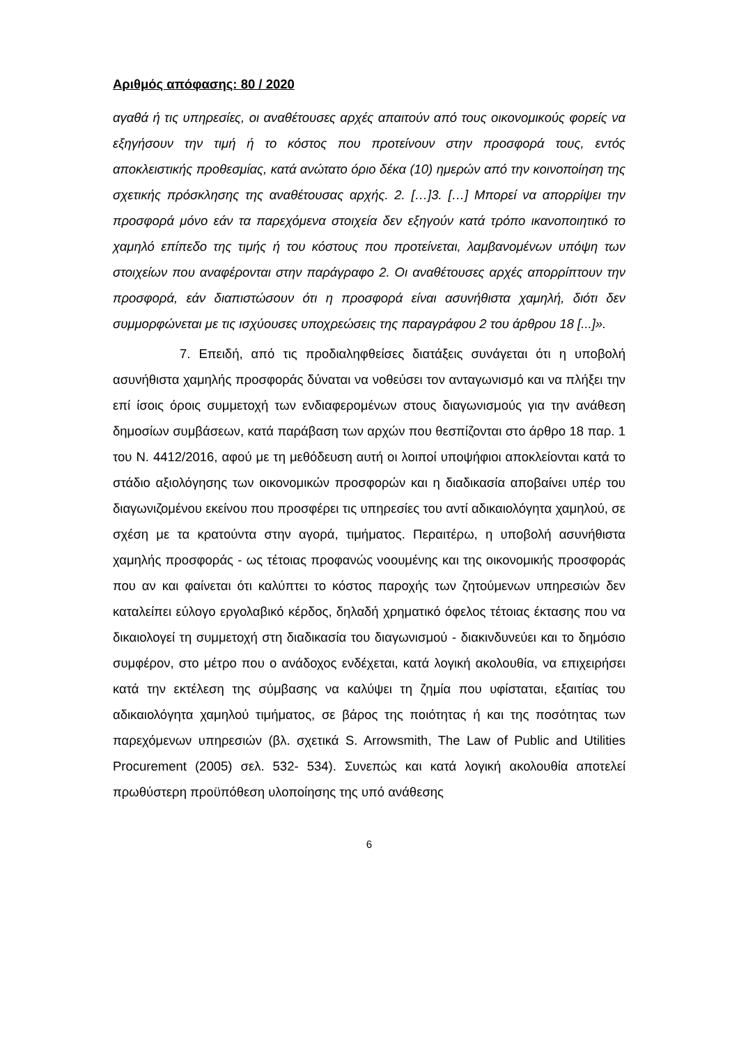Αριθμός απόφασης: 80 / 2020
αγαθά ή τις υπηρεσίες, οι αναθέτουσες αρχές απαιτούν από τους οικονομικούς φορείς να εξηγήσουν την τιμή ή το κόστος που προτείνουν στην προσφορά τους, εντός αποκλειστικής προθεσμίας, κατά ανώτατο όριο δέκα (10) ημερών από την κοινοποίηση της σχετικής πρόσκλησης της αναθέτουσας αρχής. 2. […]3. […] Μπορεί να απορρίψει την προσφορά μόνο εάν τα παρεχόμενα στοιχεία δεν εξηγούν κατά τρόπο ικανοποιητικό το χαμηλό επίπεδο της τιμής ή του κόστους που προτείνεται, λαμβανομένων υπόψη των στοιχείων που αναφέρονται στην παράγραφο 2. Οι αναθέτουσες αρχές απορρίπτουν την προσφορά, εάν διαπιστώσουν ότι η προσφορά είναι ασυνήθιστα χαμηλή, διότι δεν συμμορφώνεται με τις ισχύουσες υποχρεώσεις της παραγράφου 2 του άρθρου 18 [...]».
7. Επειδή, από τις προδιαληφθείσες διατάξεις συνάγεται ότι η υποβολή ασυνήθιστα χαμηλής προσφοράς δύναται να νοθεύσει τον ανταγωνισμό και να πλήξει την επί ίσοις όροις συμμετοχή των ενδιαφερομένων στους διαγωνισμούς για την ανάθεση δημοσίων συμβάσεων, κατά παράβαση των αρχών που θεσπίζονται στο άρθρο 18 παρ. 1 του Ν. 4412/2016, αφού με τη μεθόδευση αυτή οι λοιποί υποψήφιοι αποκλείονται κατά το στάδιο αξιολόγησης των οικονομικών προσφορών και η διαδικασία αποβαίνει υπέρ του διαγωνιζομένου εκείνου που προσφέρει τις υπηρεσίες του αντί αδικαιολόγητα χαμηλού, σε σχέση με τα κρατούντα στην αγορά, τιμήματος. Περαιτέρω, η υποβολή ασυνήθιστα χαμηλής προσφοράς - ως τέτοιας προφανώς νοουμένης και της οικονομικής προσφοράς που αν και φαίνεται ότι καλύπτει το κόστος παροχής των ζητούμενων υπηρεσιών δεν καταλείπει εύλογο εργολαβικό κέρδος, δηλαδή χρηματικό όφελος τέτοιας έκτασης που να δικαιολογεί τη συμμετοχή στη διαδικασία του διαγωνισμού - διακινδυνεύει και το δημόσιο συμφέρον, στο μέτρο που ο ανάδοχος ενδέχεται, κατά λογική ακολουθία, να επιχειρήσει κατά την εκτέλεση της σύμβασης να καλύψει τη ζημία που υφίσταται, εξαιτίας του αδικαιολόγητα χαμηλού τιμήματος, σε βάρος της ποιότητας ή και της ποσότητας των παρεχόμενων υπηρεσιών (βλ. σχετικά S. Arrowsmith, The Law of Public and Utilities Procurement (2005) σελ. 532- 534). Συνεπώς και κατά λογική ακολουθία αποτελεί πρωθύστερη προϋπόθεση υλοποίησης της υπό ανάθεσης
6